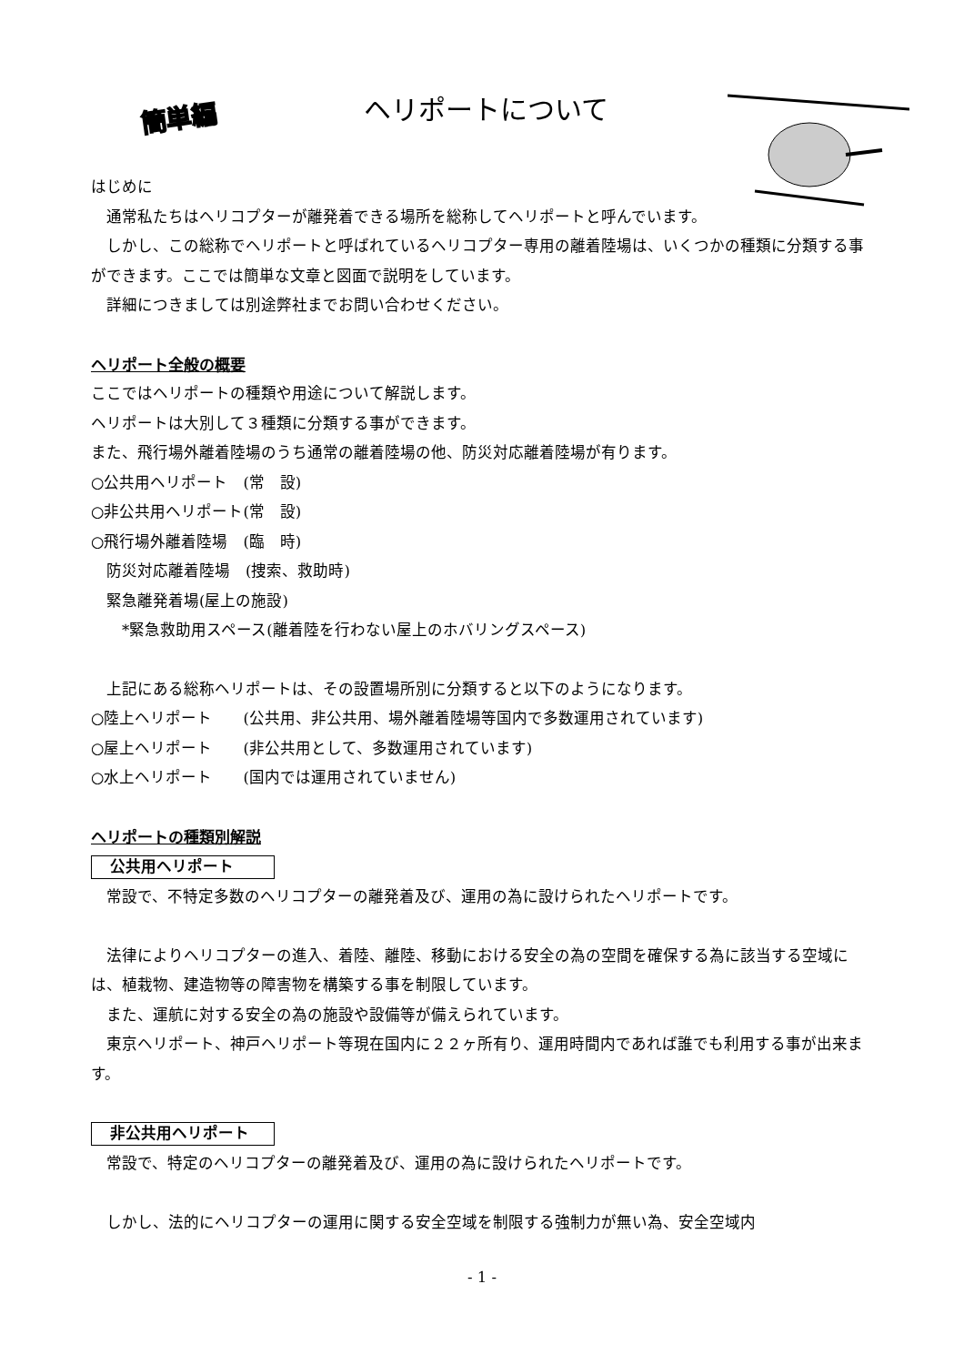簡単編 ヘリポートについて
はじめに
通常私たちはヘリコプターが離発着できる場所を総称してヘリポートと呼んでいます。
しかし、この総称でヘリポートと呼ばれているヘリコプター専用の離着陸場は、いくつかの種類に分類する事ができます。ここでは簡単な文章と図面で説明をしています。
詳細につきましては別途弊社までお問い合わせください。
ヘリポート全般の概要
ここではヘリポートの種類や用途について解説します。
ヘリポートは大別して３種類に分類する事ができます。
また、飛行場外離着陸場のうち通常の離着陸場の他、防災対応離着陸場が有ります。
○公共用ヘリポート　(常　設)
○非公共用ヘリポート(常　設)
○飛行場外離着陸場　(臨　時)
　防災対応離着陸場　(捜索、救助時)
　緊急離発着場(屋上の施設)
　　*緊急救助用スペース(離着陸を行わない屋上のホバリングスペース)
上記にある総称ヘリポートは、その設置場所別に分類すると以下のようになります。
○陸上ヘリポート　　(公共用、非公共用、場外離着陸場等国内で多数運用されています)
○屋上ヘリポート　　(非公共用として、多数運用されています)
○水上ヘリポート　　(国内では運用されていません)
ヘリポートの種類別解説
公共用ヘリポート
常設で、不特定多数のヘリコプターの離発着及び、運用の為に設けられたヘリポートです。
法律によりヘリコプターの進入、着陸、離陸、移動における安全の為の空間を確保する為に該当する空域には、植栽物、建造物等の障害物を構築する事を制限しています。
また、運航に対する安全の為の施設や設備等が備えられています。
東京ヘリポート、神戸ヘリポート等現在国内に２２ヶ所有り、運用時間内であれば誰でも利用する事が出来ます。
非公共用ヘリポート
常設で、特定のヘリコプターの離発着及び、運用の為に設けられたヘリポートです。
しかし、法的にヘリコプターの運用に関する安全空域を制限する強制力が無い為、安全空域内
- 1 -